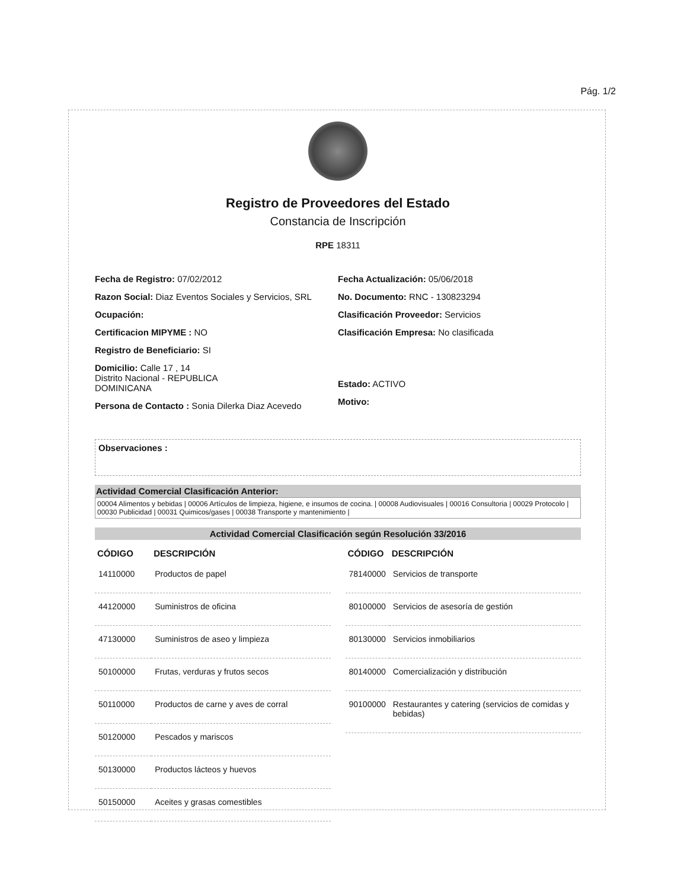Pág. 1/2
Registro de Proveedores del Estado
Constancia de Inscripción
RPE 18311
Fecha de Registro: 07/02/2012
Razon Social: Diaz Eventos Sociales y Servicios, SRL
Ocupación:
Certificacion MIPYME : NO
Registro de Beneficiario: SI
Domicilio: Calle 17 , 14
Distrito Nacional - REPUBLICA
DOMINICANA
Persona de Contacto : Sonia Dilerka Diaz Acevedo
Fecha Actualización: 05/06/2018
No. Documento: RNC - 130823294
Clasificación Proveedor: Servicios
Clasificación Empresa: No clasificada
Estado: ACTIVO
Motivo:
Observaciones :
Actividad Comercial Clasificación Anterior:
00004 Alimentos y bebidas | 00006 Artículos de limpieza, higiene, e insumos de cocina. | 00008 Audiovisuales | 00016 Consultoria | 00029 Protocolo | 00030 Publicidad | 00031 Quimicos/gases | 00038 Transporte y mantenimiento |
Actividad Comercial Clasificación según Resolución 33/2016
| CÓDIGO | DESCRIPCIÓN |
| --- | --- |
| 14110000 | Productos de papel |
| 44120000 | Suministros de oficina |
| 47130000 | Suministros de aseo y limpieza |
| 50100000 | Frutas, verduras y frutos secos |
| 50110000 | Productos de carne y aves de corral |
| 50120000 | Pescados y mariscos |
| 50130000 | Productos lácteos y huevos |
| 50150000 | Aceites y grasas comestibles |
| CÓDIGO | DESCRIPCIÓN |
| --- | --- |
| 78140000 | Servicios de transporte |
| 80100000 | Servicios de asesoría de gestión |
| 80130000 | Servicios inmobiliarios |
| 80140000 | Comercialización y distribución |
| 90100000 | Restaurantes y catering (servicios de comidas y bebidas) |